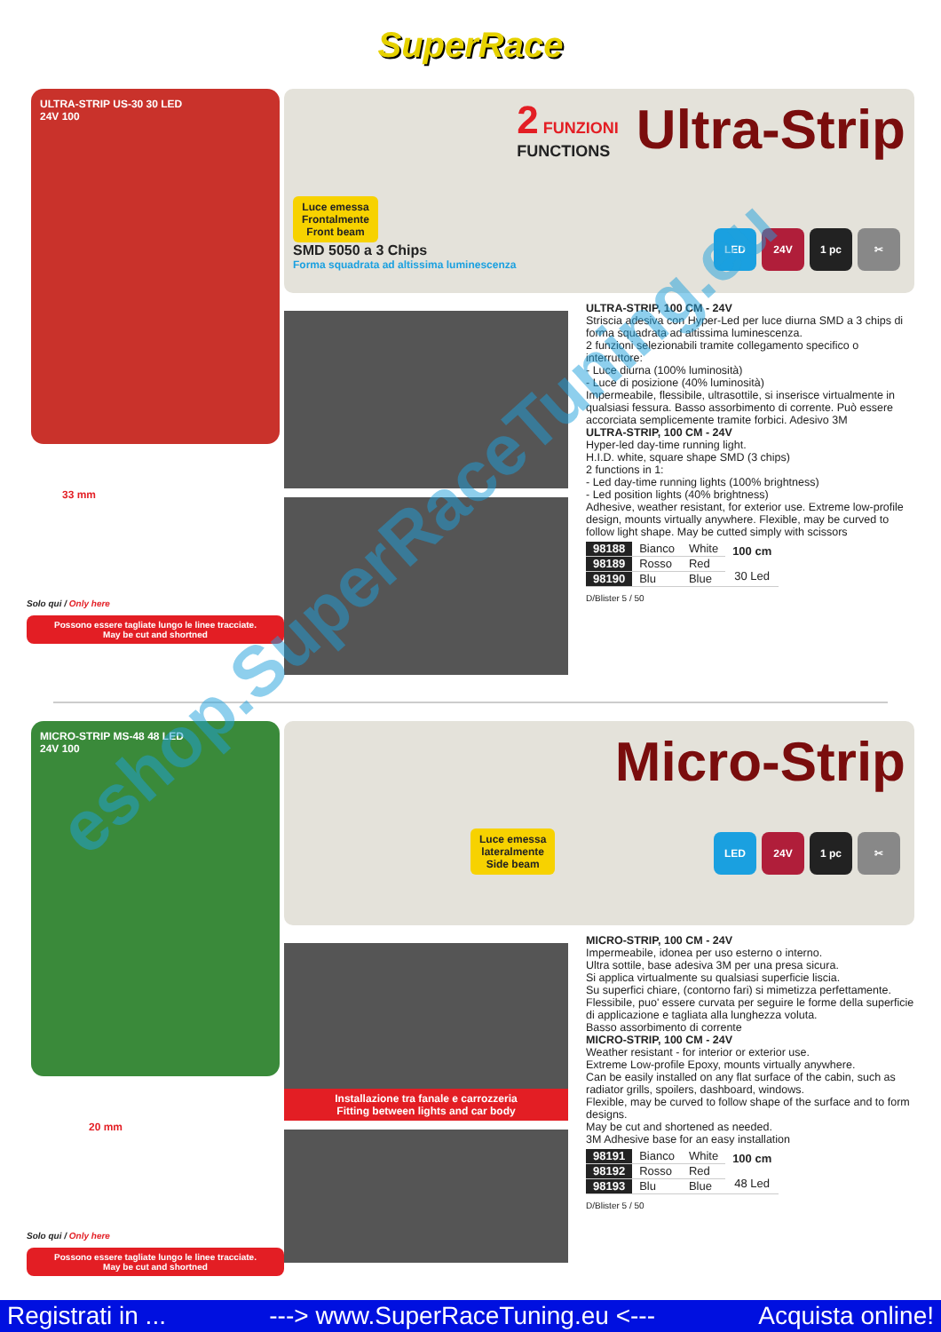SuperRace
ULTRA-STRIP US-30 30 LED
24V 100
33 mm
Solo qui / Only here
Possono essere tagliate lungo le linee tracciate.
May be cut and shortned
2 FUNZIONI
FUNCTIONS
Ultra-Strip
Luce emessa
Frontalmente
Front beam
SMD 5050 a 3 Chips
Forma squadrata ad altissima luminescenza
LED 24V 1 pc ✂
ULTRA-STRIP, 100 CM - 24V
Striscia adesiva con Hyper-Led per luce diurna SMD a 3 chips di forma squadrata ad altissima luminescenza.
2 funzioni selezionabili tramite collegamento specifico o interruttore:
- Luce diurna (100% luminosità)
- Luce di posizione (40% luminosità)
Impermeabile, flessibile, ultrasottile, si inserisce virtualmente in qualsiasi fessura. Basso assorbimento di corrente. Può essere accorciata semplicemente tramite forbici. Adesivo 3M
ULTRA-STRIP, 100 CM - 24V
Hyper-led day-time running light.
H.I.D. white, square shape SMD (3 chips)
2 functions in 1:
- Led day-time running lights (100% brightness)
- Led position lights (40% brightness)
Adhesive, weather resistant, for exterior use. Extreme low-profile design, mounts virtually anywhere. Flexible, may be curved to follow light shape. May be cutted simply with scissors
| 98188 | Bianco | White | 100 cm 30 Led |
| 98189 | Rosso | Red | |
| 98190 | Blu | Blue | |
D/Blister 5 / 50
MICRO-STRIP MS-48 48 LED
24V 100
20 mm
Solo qui / Only here
Possono essere tagliate lungo le linee tracciate.
May be cut and shortned
Micro-Strip
Luce emessa
lateralmente
Side beam
LED 24V 1 pc ✂
Installazione tra fanale e carrozzeria
Fitting between lights and car body
MICRO-STRIP, 100 CM - 24V
Impermeabile, idonea per uso esterno o interno.
Ultra sottile, base adesiva 3M per una presa sicura.
Si applica virtualmente su qualsiasi superficie liscia.
Su superfici chiare, (contorno fari) si mimetizza perfettamente.
Flessibile, puo' essere curvata per seguire le forme della superficie di applicazione e tagliata alla lunghezza voluta.
Basso assorbimento di corrente
MICRO-STRIP, 100 CM - 24V
Weather resistant - for interior or exterior use.
Extreme Low-profile Epoxy, mounts virtually anywhere.
Can be easily installed on any flat surface of the cabin, such as radiator grills, spoilers, dashboard, windows.
Flexible, may be curved to follow shape of the surface and to form designs.
May be cut and shortened as needed.
3M Adhesive base for an easy installation
| 98191 | Bianco | White | 100 cm 48 Led |
| 98192 | Rosso | Red | |
| 98193 | Blu | Blue | |
D/Blister 5 / 50
eshop.SuperRaceTuning.eu
Registrati in ... ---> www.SuperRaceTuning.eu <--- Acquista online!